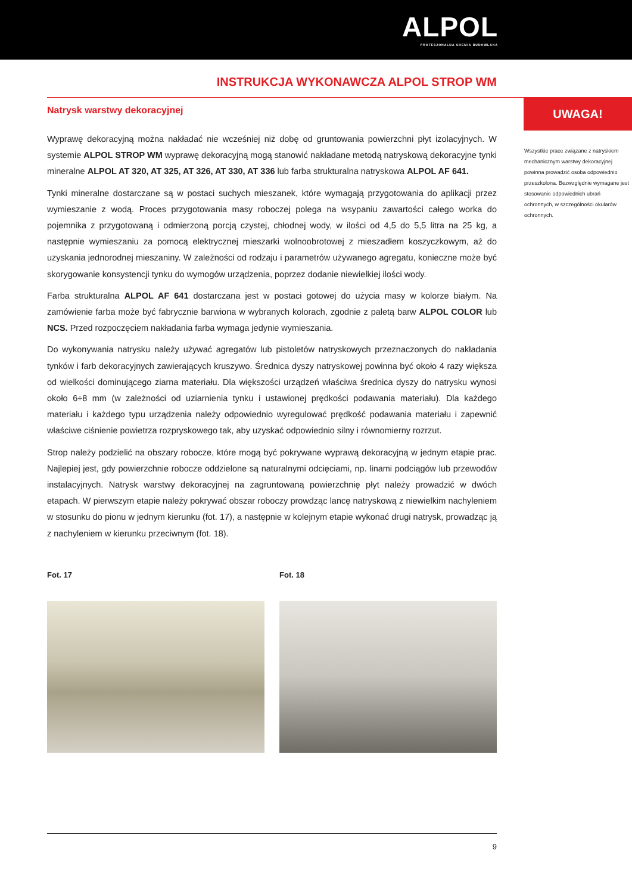ALPOL
PROFESJONALNA CHEMIA BUDOWLANA
INSTRUKCJA WYKONAWCZA ALPOL STROP WM
Natrysk warstwy dekoracyjnej
Wyprawę dekoracyjną można nakładać nie wcześniej niż dobę od gruntowania powierzchni płyt izolacyjnych. W systemie ALPOL STROP WM wyprawę dekoracyjną mogą stanowić nakładane metodą natryskową dekoracyjne tynki mineralne ALPOL AT 320, AT 325, AT 326, AT 330, AT 336 lub farba strukturalna natryskowa ALPOL AF 641.
Tynki mineralne dostarczane są w postaci suchych mieszanek, które wymagają przygotowania do aplikacji przez wymieszanie z wodą. Proces przygotowania masy roboczej polega na wsypaniu zawartości całego worka do pojemnika z przygotowaną i odmierzoną porcją czystej, chłodnej wody, w ilości od 4,5 do 5,5 litra na 25 kg, a następnie wymieszaniu za pomocą elektrycznej mieszarki wolnoobrotowej z mieszadłem koszyczkowym, aż do uzyskania jednorodnej mieszaniny. W zależności od rodzaju i parametrów używanego agregatu, konieczne może być skorygowanie konsystencji tynku do wymogów urządzenia, poprzez dodanie niewielkiej ilości wody.
Farba strukturalna ALPOL AF 641 dostarczana jest w postaci gotowej do użycia masy w kolorze białym. Na zamówienie farba może być fabrycznie barwiona w wybranych kolorach, zgodnie z paletą barw ALPOL COLOR lub NCS. Przed rozpoczęciem nakładania farba wymaga jedynie wymieszania.
Do wykonywania natrysku należy używać agregatów lub pistoletów natryskowych przeznaczonych do nakładania tynków i farb dekoracyjnych zawierających kruszywo. Średnica dyszy natryskowej powinna być około 4 razy większa od wielkości dominującego ziarna materiału. Dla większości urządzeń właściwa średnica dyszy do natrysku wynosi około 6÷8 mm (w zależności od uziarnienia tynku i ustawionej prędkości podawania materiału). Dla każdego materiału i każdego typu urządzenia należy odpowiednio wyregulować prędkość podawania materiału i zapewnić właściwe ciśnienie powietrza rozpryskowego tak, aby uzyskać odpowiednio silny i równomierny rozrzut.
Strop należy podzielić na obszary robocze, które mogą być pokrywane wyprawą dekoracyjną w jednym etapie prac. Najlepiej jest, gdy powierzchnie robocze oddzielone są naturalnymi odcięciami, np. linami podciągów lub przewodów instalacyjnych. Natrysk warstwy dekoracyjnej na zagruntowaną powierzchnię płyt należy prowadzić w dwóch etapach. W pierwszym etapie należy pokrywać obszar roboczy prowdząc lancę natryskową z niewielkim nachyleniem w stosunku do pionu w jednym kierunku (fot. 17), a następnie w kolejnym etapie wykonać drugi natrysk, prowadząc ją z nachyleniem w kierunku przeciwnym (fot. 18).
Fot. 17 Fot. 18
UWAGA!
Wszystkie prace związane z natryskiem mechanicznym warstwy dekoracyjnej powinna prowadzić osoba odpowiednio przeszkolona. Bezwzględnie wymagane jest stosowanie odpowiednich ubrań ochronnych, w szczególności okularów ochronnych.
9